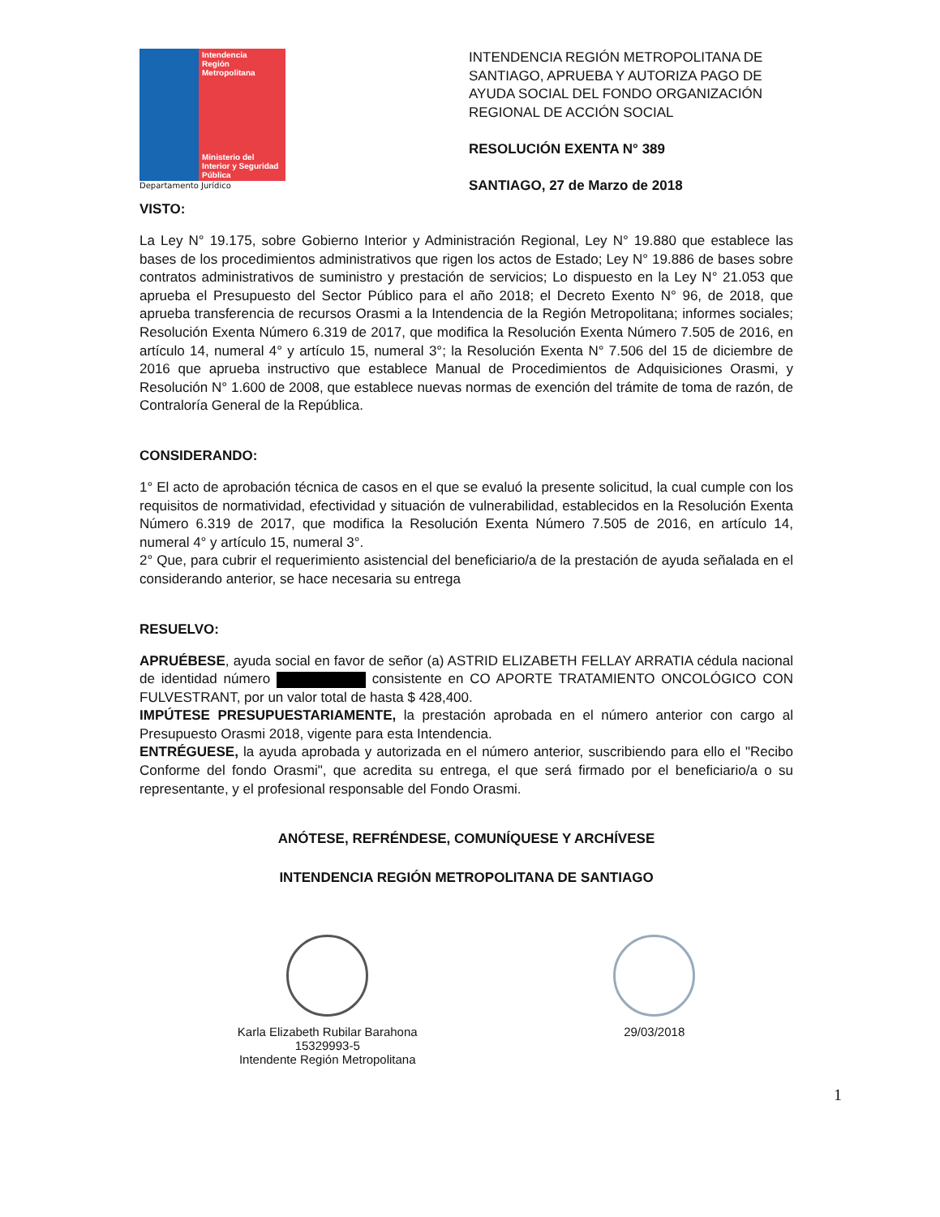Intendencia
Región
Metropolitana
Ministerio del
Interior y Seguridad
Pública
Departamento Jurídico
INTENDENCIA REGIÓN METROPOLITANA DE SANTIAGO, APRUEBA Y AUTORIZA PAGO DE AYUDA SOCIAL DEL FONDO ORGANIZACIÓN REGIONAL DE ACCIÓN SOCIAL
RESOLUCIÓN EXENTA N° 389
SANTIAGO, 27 de Marzo de 2018
VISTO:
La Ley N° 19.175, sobre Gobierno Interior y Administración Regional, Ley N° 19.880 que establece las bases de los procedimientos administrativos que rigen los actos de Estado; Ley N° 19.886 de bases sobre contratos administrativos de suministro y prestación de servicios; Lo dispuesto en la Ley N° 21.053 que aprueba el Presupuesto del Sector Público para el año 2018; el Decreto Exento N° 96, de 2018, que aprueba transferencia de recursos Orasmi a la Intendencia de la Región Metropolitana; informes sociales; Resolución Exenta Número 6.319 de 2017, que modifica la Resolución Exenta Número 7.505 de 2016, en artículo 14, numeral 4° y artículo 15, numeral 3°; la Resolución Exenta N° 7.506 del 15 de diciembre de 2016 que aprueba instructivo que establece Manual de Procedimientos de Adquisiciones Orasmi, y Resolución N° 1.600 de 2008, que establece nuevas normas de exención del trámite de toma de razón, de Contraloría General de la República.
CONSIDERANDO:
1° El acto de aprobación técnica de casos en el que se evaluó la presente solicitud, la cual cumple con los requisitos de normatividad, efectividad y situación de vulnerabilidad, establecidos en la Resolución Exenta Número 6.319 de 2017, que modifica la Resolución Exenta Número 7.505 de 2016, en artículo 14, numeral 4° y artículo 15, numeral 3°.
2° Que, para cubrir el requerimiento asistencial del beneficiario/a de la prestación de ayuda señalada en el considerando anterior, se hace necesaria su entrega
RESUELVO:
APRUÉBESE, ayuda social en favor de señor (a) ASTRID ELIZABETH FELLAY ARRATIA cédula nacional de identidad número consistente en CO APORTE TRATAMIENTO ONCOLÓGICO CON FULVESTRANT, por un valor total de hasta $ 428,400.
IMPÚTESE PRESUPUESTARIAMENTE, la prestación aprobada en el número anterior con cargo al Presupuesto Orasmi 2018, vigente para esta Intendencia.
ENTRÉGUESE, la ayuda aprobada y autorizada en el número anterior, suscribiendo para ello el "Recibo Conforme del fondo Orasmi", que acredita su entrega, el que será firmado por el beneficiario/a o su representante, y el profesional responsable del Fondo Orasmi.
ANÓTESE, REFRÉNDESE, COMUNÍQUESE Y ARCHÍVESE
INTENDENCIA REGIÓN METROPOLITANA DE SANTIAGO
Karla Elizabeth Rubilar Barahona
15329993-5
Intendente Región Metropolitana
29/03/2018
1